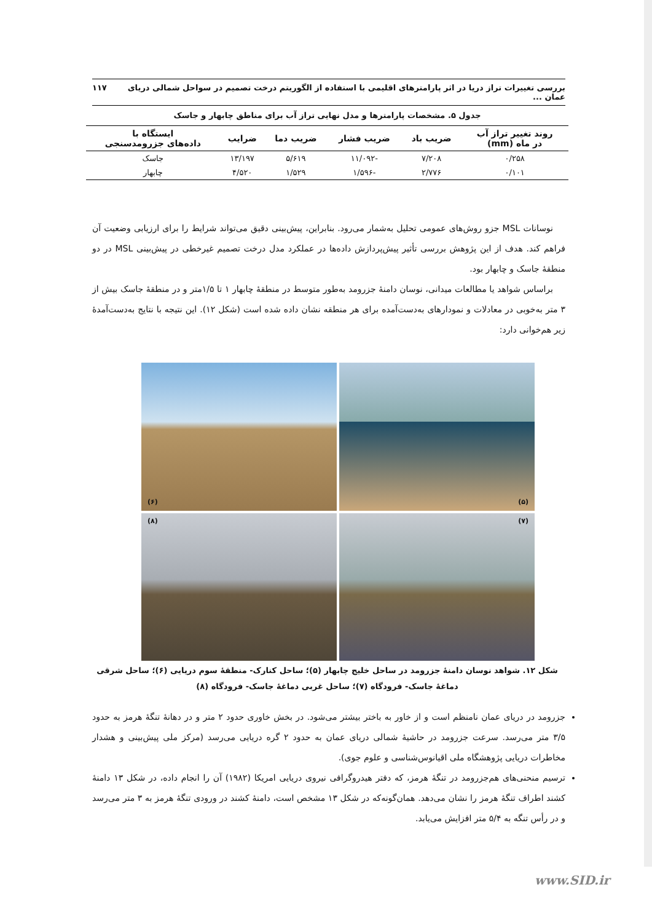بررسی تغییرات تراز دریا در اثر پارامترهای اقلیمی با استفاده از الگوریتم درخت تصمیم در سواحل شمالی دریای عمان ... ۱۱۷
جدول ۵. مشخصات پارامترها و مدل نهایی تراز آب برای مناطق چابهار و جاسک
| روند تغییر تراز آب در ماه (mm) | ضریب باد | ضریب فشار | ضریب دما | ضرایب | ایستگاه با داده‌های جزرومدسنجی |
| --- | --- | --- | --- | --- | --- |
| ۰/۲۵۸ | ۷/۲۰۸ | -۱۱/۰۹۲ | ۵/۶۱۹ | ۱۳/۱۹۷ | جاسک |
| ۰/۱۰۱ | ۲/۷۷۶ | -۱/۵۹۶ | ۱/۵۲۹ | ۴/۵۲۰ | چابهار |
نوسانات MSL جزو روش‌های عمومی تحلیل به‌شمار می‌رود. بنابراین، پیش‌بینی دقیق می‌تواند شرایط را برای ارزیابی وضعیت آن فراهم کند. هدف از این پژوهش بررسی تأثیر پیش‌پردازش داده‌ها در عملکرد مدل درخت تصمیم غیرخطی در پیش‌بینی MSL در دو منطقهٔ جاسک و چابهار بود.
براساس شواهد یا مطالعات میدانی، نوسان دامنهٔ جزرومد به‌طور متوسط در منطقهٔ چابهار ۱ تا ۱/۵متر و در منطقهٔ جاسک بیش از ۳ متر به‌خوبی در معادلات و نمودارهای به‌دست‌آمده برای هر منطقه نشان داده شده است (شکل ۱۲). این نتیجه با نتایج به‌دست‌آمدهٔ زیر هم‌خوانی دارد:
(۵)
(۶)
(۷)
(۸)
شکل ۱۲. شواهد نوسان دامنهٔ جزرومد در ساحل خلیج چابهار (۵)؛ ساحل کنارک- منطقهٔ سوم دریایی (۶)؛ ساحل شرقی دماغهٔ جاسک- فرودگاه (۷)؛ ساحل غربی دماغهٔ جاسک- فرودگاه (۸)
جزرومد در دریای عمان نامنظم است و از خاور به باختر بیشتر می‌شود. در بخش خاوری حدود ۲ متر و در دهانهٔ تنگهٔ هرمز به حدود ۳/۵ متر می‌رسد. سرعت جزرومد در حاشیهٔ شمالی دریای عمان به حدود ۲ گره دریایی می‌رسد (مرکز ملی پیش‌بینی و هشدار مخاطرات دریایی پژوهشگاه ملی اقیانوس‌شناسی و علوم جوی).
ترسیم منحنی‌های هم‌جزرومد در تنگهٔ هرمز، که دفتر هیدروگرافی نیروی دریایی امریکا (۱۹۸۲) آن را انجام داده، در شکل ۱۳ دامنهٔ کشند اطراف تنگهٔ هرمز را نشان می‌دهد. همان‌گونه‌که در شکل ۱۳ مشخص است، دامنهٔ کشند در ورودی تنگهٔ هرمز به ۳ متر می‌رسد و در رأس تنگه به ۵/۴ متر افزایش می‌یابد.
www.SID.ir